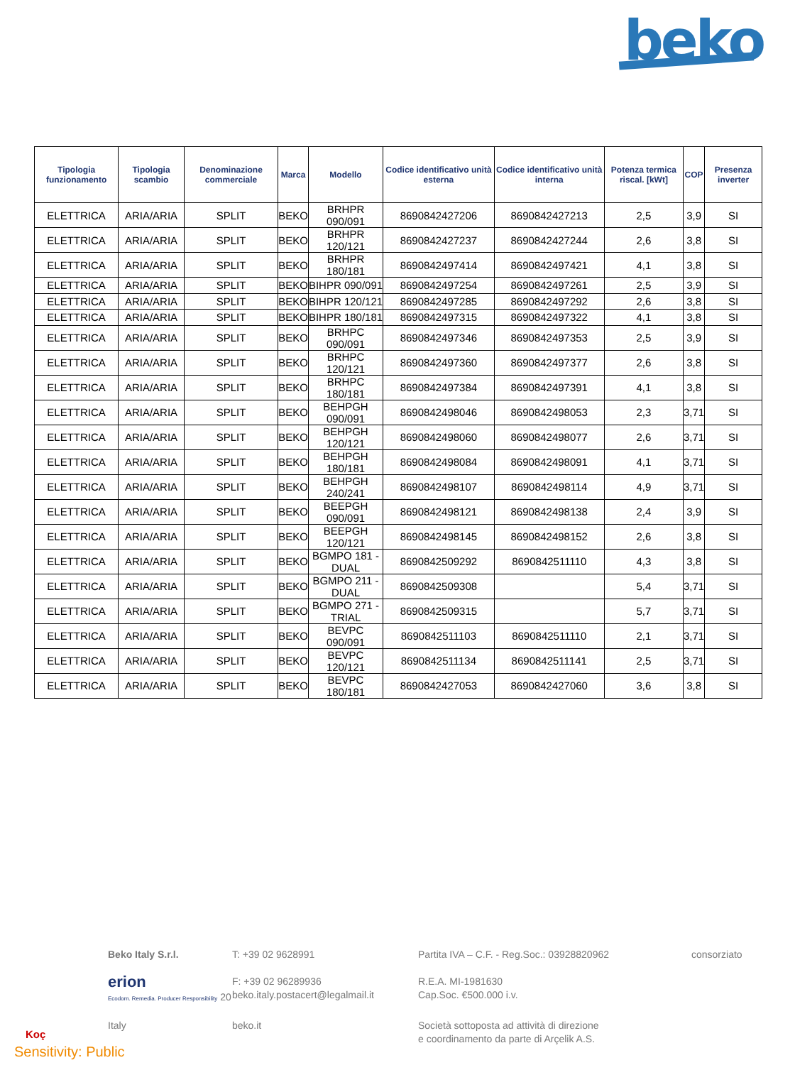beko
| Tipologia funzionamento | Tipologia scambio | Denominazione commerciale | Marca | Modello | Codice identificativo unità esterna | Codice identificativo unità interna | Potenza termica riscal. [kWt] | COP | Presenza inverter |
| --- | --- | --- | --- | --- | --- | --- | --- | --- | --- |
| ELETTRICA | ARIA/ARIA | SPLIT | BEKO | BRHPR 090/091 | 8690842427206 | 8690842427213 | 2,5 | 3,9 | SI |
| ELETTRICA | ARIA/ARIA | SPLIT | BEKO | BRHPR 120/121 | 8690842427237 | 8690842427244 | 2,6 | 3,8 | SI |
| ELETTRICA | ARIA/ARIA | SPLIT | BEKO | BRHPR 180/181 | 8690842497414 | 8690842497421 | 4,1 | 3,8 | SI |
| ELETTRICA | ARIA/ARIA | SPLIT | BEKO | BIHPR 090/091 | 8690842497254 | 8690842497261 | 2,5 | 3,9 | SI |
| ELETTRICA | ARIA/ARIA | SPLIT | BEKO | BIHPR 120/121 | 8690842497285 | 8690842497292 | 2,6 | 3,8 | SI |
| ELETTRICA | ARIA/ARIA | SPLIT | BEKO | BIHPR 180/181 | 8690842497315 | 8690842497322 | 4,1 | 3,8 | SI |
| ELETTRICA | ARIA/ARIA | SPLIT | BEKO | BRHPC 090/091 | 8690842497346 | 8690842497353 | 2,5 | 3,9 | SI |
| ELETTRICA | ARIA/ARIA | SPLIT | BEKO | BRHPC 120/121 | 8690842497360 | 8690842497377 | 2,6 | 3,8 | SI |
| ELETTRICA | ARIA/ARIA | SPLIT | BEKO | BRHPC 180/181 | 8690842497384 | 8690842497391 | 4,1 | 3,8 | SI |
| ELETTRICA | ARIA/ARIA | SPLIT | BEKO | BEHPGH 090/091 | 8690842498046 | 8690842498053 | 2,3 | 3,71 | SI |
| ELETTRICA | ARIA/ARIA | SPLIT | BEKO | BEHPGH 120/121 | 8690842498060 | 8690842498077 | 2,6 | 3,71 | SI |
| ELETTRICA | ARIA/ARIA | SPLIT | BEKO | BEHPGH 180/181 | 8690842498084 | 8690842498091 | 4,1 | 3,71 | SI |
| ELETTRICA | ARIA/ARIA | SPLIT | BEKO | BEHPGH 240/241 | 8690842498107 | 8690842498114 | 4,9 | 3,71 | SI |
| ELETTRICA | ARIA/ARIA | SPLIT | BEKO | BEEPGH 090/091 | 8690842498121 | 8690842498138 | 2,4 | 3,9 | SI |
| ELETTRICA | ARIA/ARIA | SPLIT | BEKO | BEEPGH 120/121 | 8690842498145 | 8690842498152 | 2,6 | 3,8 | SI |
| ELETTRICA | ARIA/ARIA | SPLIT | BEKO | BGMPO 181 - DUAL | 8690842509292 | 8690842511110 | 4,3 | 3,8 | SI |
| ELETTRICA | ARIA/ARIA | SPLIT | BEKO | BGMPO 211 - DUAL | 8690842509308 | | 5,4 | 3,71 | SI |
| ELETTRICA | ARIA/ARIA | SPLIT | BEKO | BGMPO 271 - TRIAL | 8690842509315 | | 5,7 | 3,71 | SI |
| ELETTRICA | ARIA/ARIA | SPLIT | BEKO | BEVPC 090/091 | 8690842511103 | 8690842511110 | 2,1 | 3,71 | SI |
| ELETTRICA | ARIA/ARIA | SPLIT | BEKO | BEVPC 120/121 | 8690842511134 | 8690842511141 | 2,5 | 3,71 | SI |
| ELETTRICA | ARIA/ARIA | SPLIT | BEKO | BEVPC 180/181 | 8690842427053 | 8690842427060 | 3,6 | 3,8 | SI |
Beko Italy S.r.l.
T: +39 02 9628991
Partita IVA – C.F. - Reg.Soc.: 03928820962
consorziato
erion
Ecodom. Remedia. Producer Responsibility 20
F: +39 02 96289936
beko.italy.postacert@legalmail.it
R.E.A. MI-1981630
Cap.Soc. €500.000 i.v.
Italy
beko.it
Società sottoposta ad attività di direzione
e coordinamento da parte di Arçelik A.S.
Koç
Sensitivity: Public